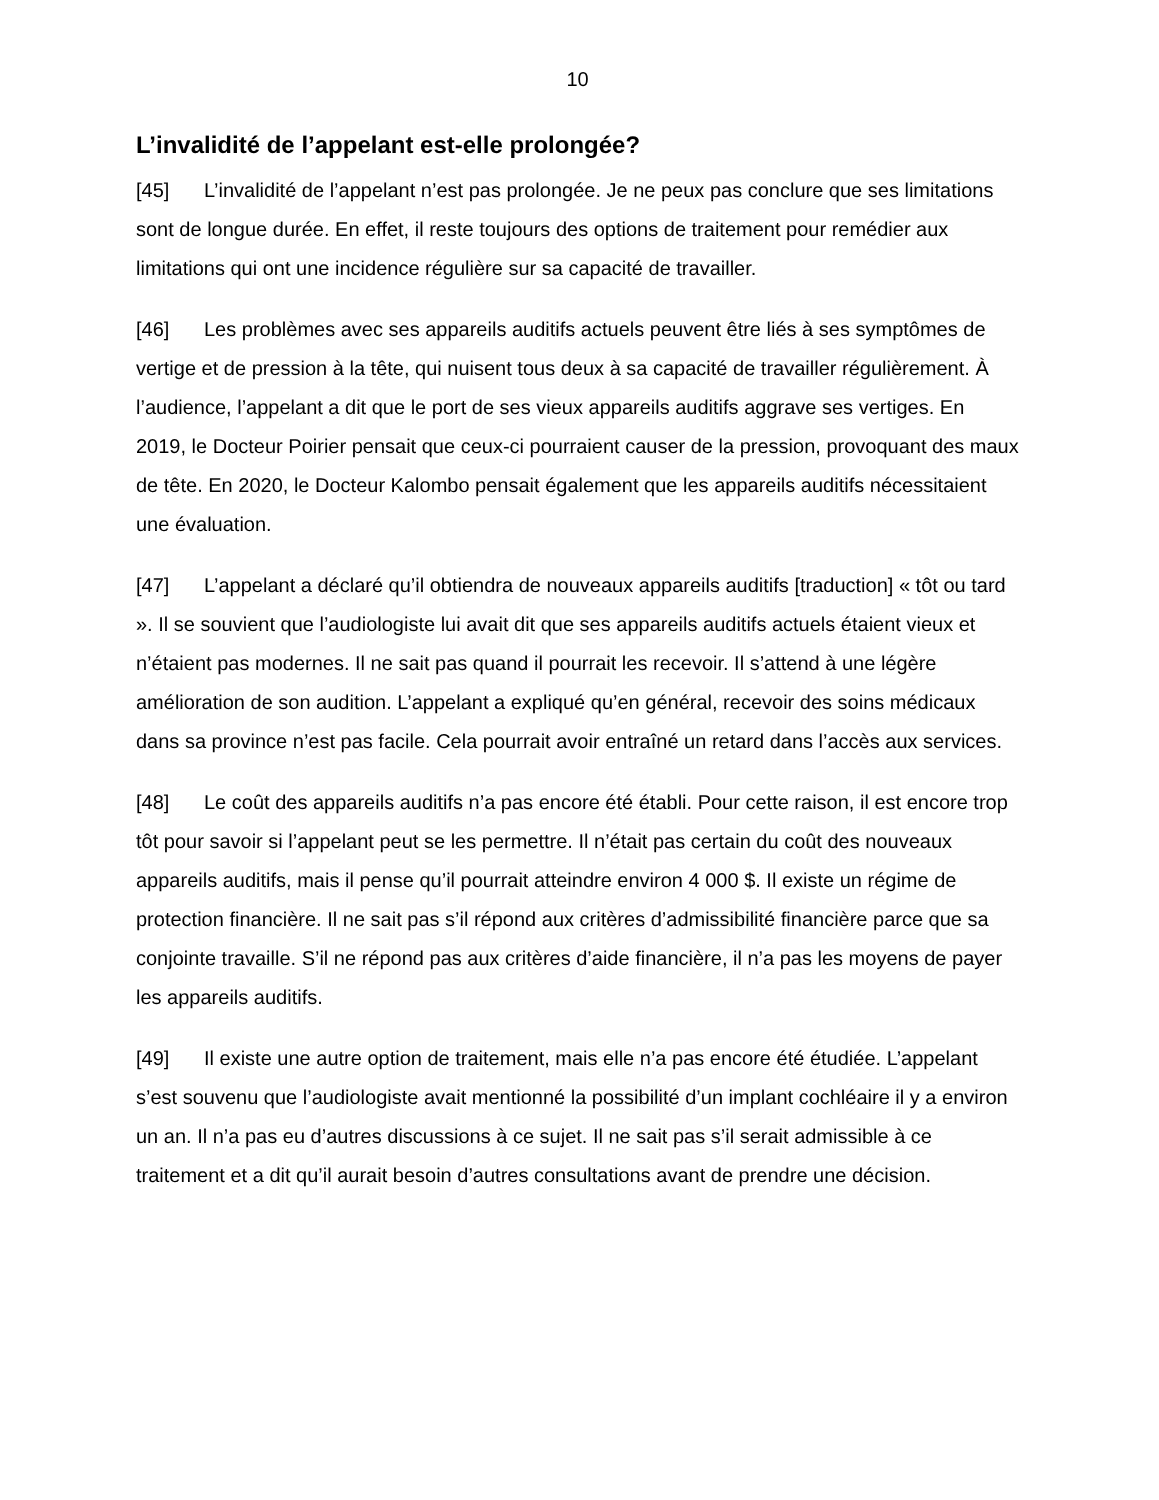10
L’invalidité de l’appelant est-elle prolongée?
[45] L’invalidité de l’appelant n’est pas prolongée. Je ne peux pas conclure que ses limitations sont de longue durée. En effet, il reste toujours des options de traitement pour remédier aux limitations qui ont une incidence régulière sur sa capacité de travailler.
[46] Les problèmes avec ses appareils auditifs actuels peuvent être liés à ses symptômes de vertige et de pression à la tête, qui nuisent tous deux à sa capacité de travailler régulièrement. À l’audience, l’appelant a dit que le port de ses vieux appareils auditifs aggrave ses vertiges. En 2019, le Docteur Poirier pensait que ceux-ci pourraient causer de la pression, provoquant des maux de tête. En 2020, le Docteur Kalombo pensait également que les appareils auditifs nécessitaient une évaluation.
[47] L’appelant a déclaré qu’il obtiendra de nouveaux appareils auditifs [traduction] « tôt ou tard ». Il se souvient que l’audiologiste lui avait dit que ses appareils auditifs actuels étaient vieux et n’étaient pas modernes. Il ne sait pas quand il pourrait les recevoir. Il s’attend à une légère amélioration de son audition. L’appelant a expliqué qu’en général, recevoir des soins médicaux dans sa province n’est pas facile. Cela pourrait avoir entraîné un retard dans l’accès aux services.
[48] Le coût des appareils auditifs n’a pas encore été établi. Pour cette raison, il est encore trop tôt pour savoir si l’appelant peut se les permettre. Il n’était pas certain du coût des nouveaux appareils auditifs, mais il pense qu’il pourrait atteindre environ 4 000 $. Il existe un régime de protection financière. Il ne sait pas s’il répond aux critères d’admissibilité financière parce que sa conjointe travaille. S’il ne répond pas aux critères d’aide financière, il n’a pas les moyens de payer les appareils auditifs.
[49] Il existe une autre option de traitement, mais elle n’a pas encore été étudiée. L’appelant s’est souvenu que l’audiologiste avait mentionné la possibilité d’un implant cochléaire il y a environ un an. Il n’a pas eu d’autres discussions à ce sujet. Il ne sait pas s’il serait admissible à ce traitement et a dit qu’il aurait besoin d’autres consultations avant de prendre une décision.